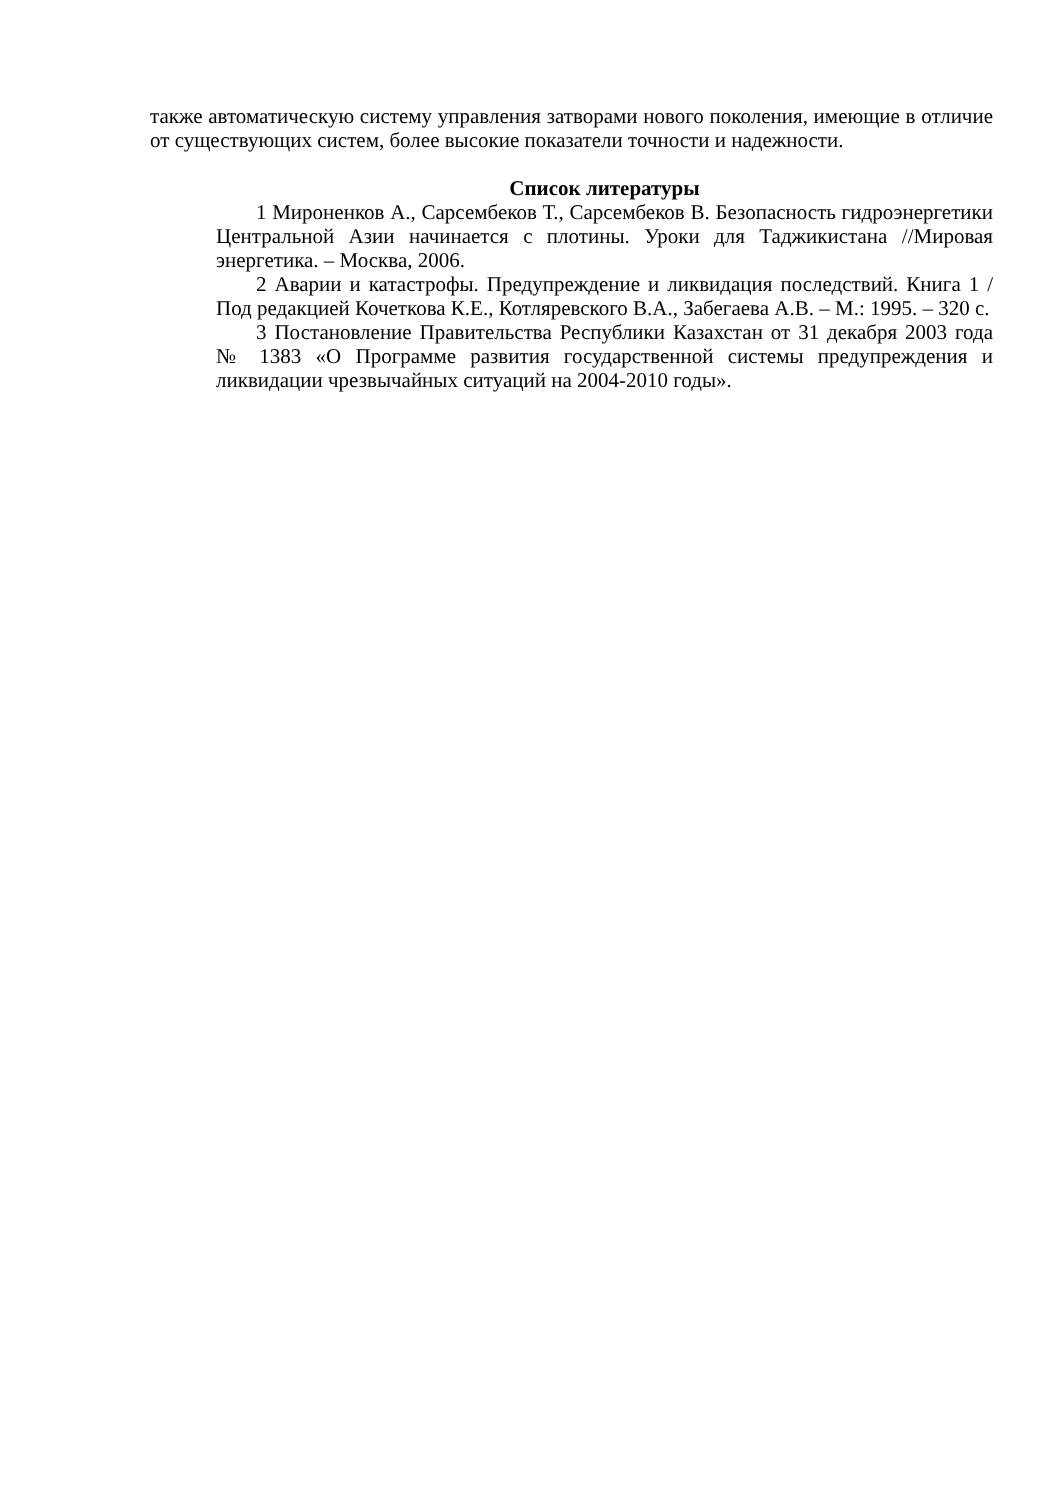также автоматическую систему управления затворами нового поколения, имеющие в отличие от существующих систем, более высокие показатели точности и надежности.
Список литературы
1 Мироненков А., Сарсембеков Т., Сарсембеков В. Безопасность гидроэнергетики Центральной Азии начинается с плотины. Уроки для Таджикистана //Мировая энергетика. – Москва, 2006.
2 Аварии и катастрофы. Предупреждение и ликвидация последствий. Книга 1 /Под редакцией Кочеткова К.Е., Котляревского В.А., Забегаева А.В. – М.: 1995. – 320 с.
3 Постановление Правительства Республики Казахстан от 31 декабря 2003 года № 1383 «О Программе развития государственной системы предупреждения и ликвидации чрезвычайных ситуаций на 2004-2010 годы».